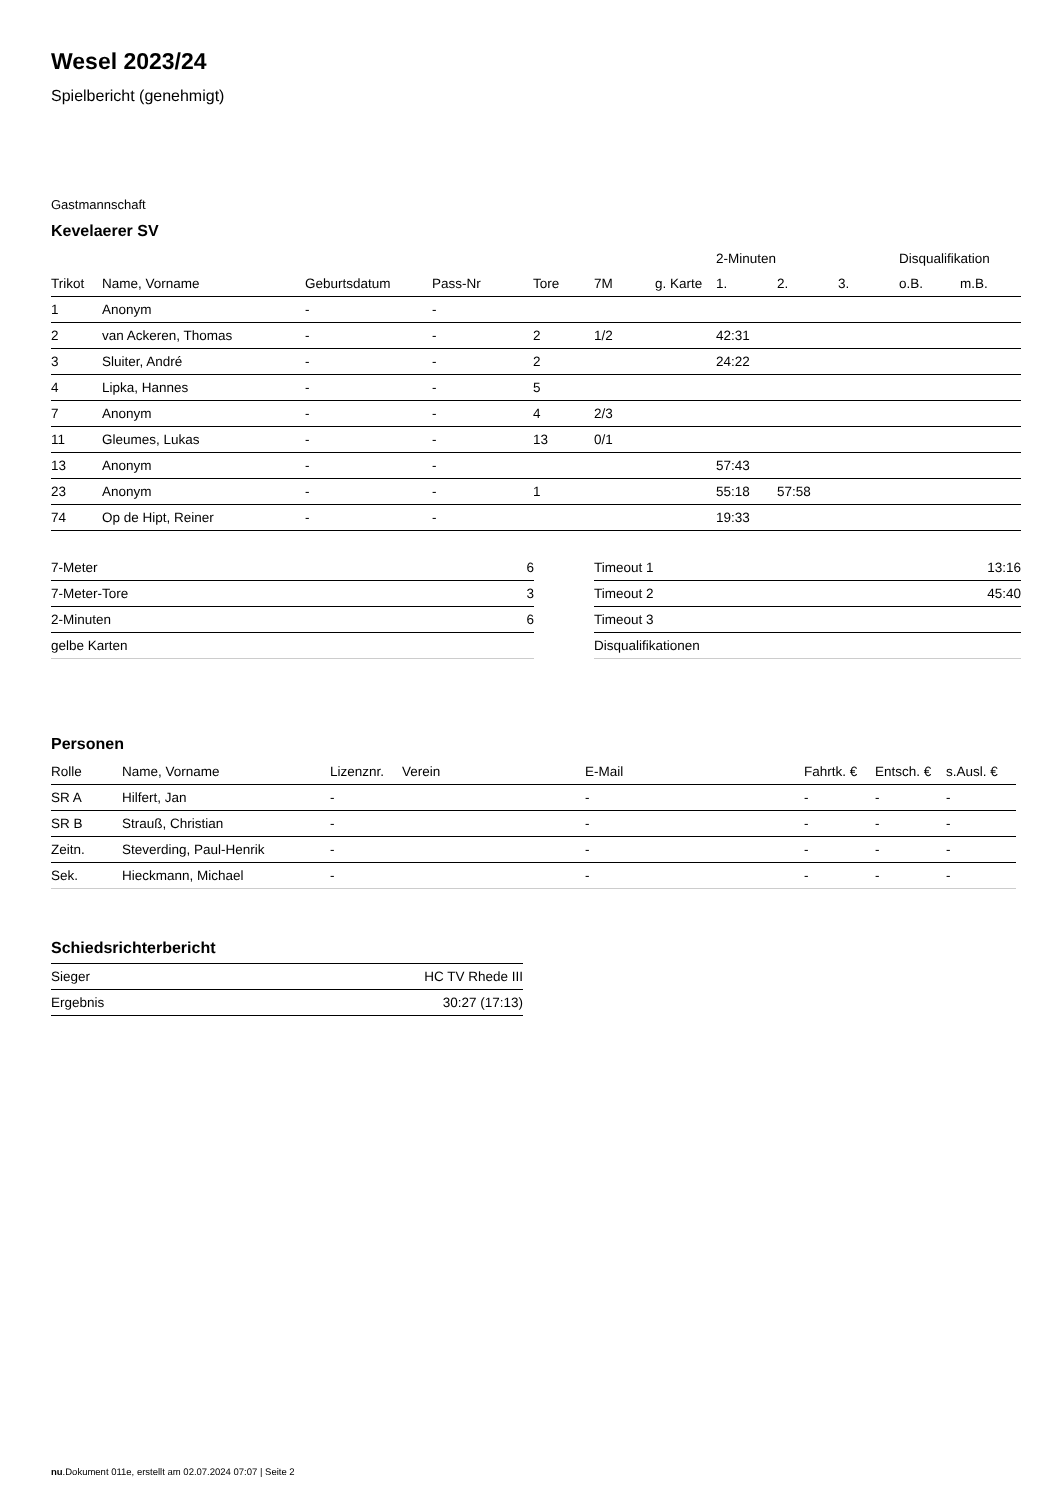Wesel 2023/24
Spielbericht (genehmigt)
Gastmannschaft
Kevelaerer SV
| | | | | | | | 2-Minuten | | | Disqualifikation | |
| --- | --- | --- | --- | --- | --- | --- | --- | --- | --- | --- | --- |
| Trikot | Name, Vorname | Geburtsdatum | Pass-Nr | Tore | 7M | g. Karte | 1. | 2. | 3. | o.B. | m.B. |
| 1 | Anonym | - | - | | | | | | | | |
| 2 | van Ackeren, Thomas | - | - | 2 | 1/2 | | 42:31 | | | | |
| 3 | Sluiter, André | - | - | 2 | | | 24:22 | | | | |
| 4 | Lipka, Hannes | - | - | 5 | | | | | | | |
| 7 | Anonym | - | - | 4 | 2/3 | | | | | | |
| 11 | Gleumes, Lukas | - | - | 13 | 0/1 | | | | | | |
| 13 | Anonym | - | - | | | | 57:43 | | | | |
| 23 | Anonym | - | - | 1 | | | 55:18 | 57:58 | | | |
| 74 | Op de Hipt, Reiner | - | - | | | | 19:33 | | | | |
| 7-Meter | 6 |
| 7-Meter-Tore | 3 |
| 2-Minuten | 6 |
| gelbe Karten | |
| Timeout 1 | 13:16 |
| Timeout 2 | 45:40 |
| Timeout 3 | |
| Disqualifikationen | |
Personen
| Rolle | Name, Vorname | Lizenznr. | Verein | E-Mail | Fahrtk. € | Entsch. € | s.Ausl. € |
| --- | --- | --- | --- | --- | --- | --- | --- |
| SR A | Hilfert, Jan | - | | - | - | - | - |
| SR B | Strauß, Christian | - | | - | - | - | - |
| Zeitn. | Steverding, Paul-Henrik | - | | - | - | - | - |
| Sek. | Hieckmann, Michael | - | | - | - | - | - |
Schiedsrichterbericht
| Sieger | HC TV Rhede III |
| Ergebnis | 30:27 (17:13) |
nu.Dokument 011e, erstellt am 02.07.2024 07:07 | Seite 2